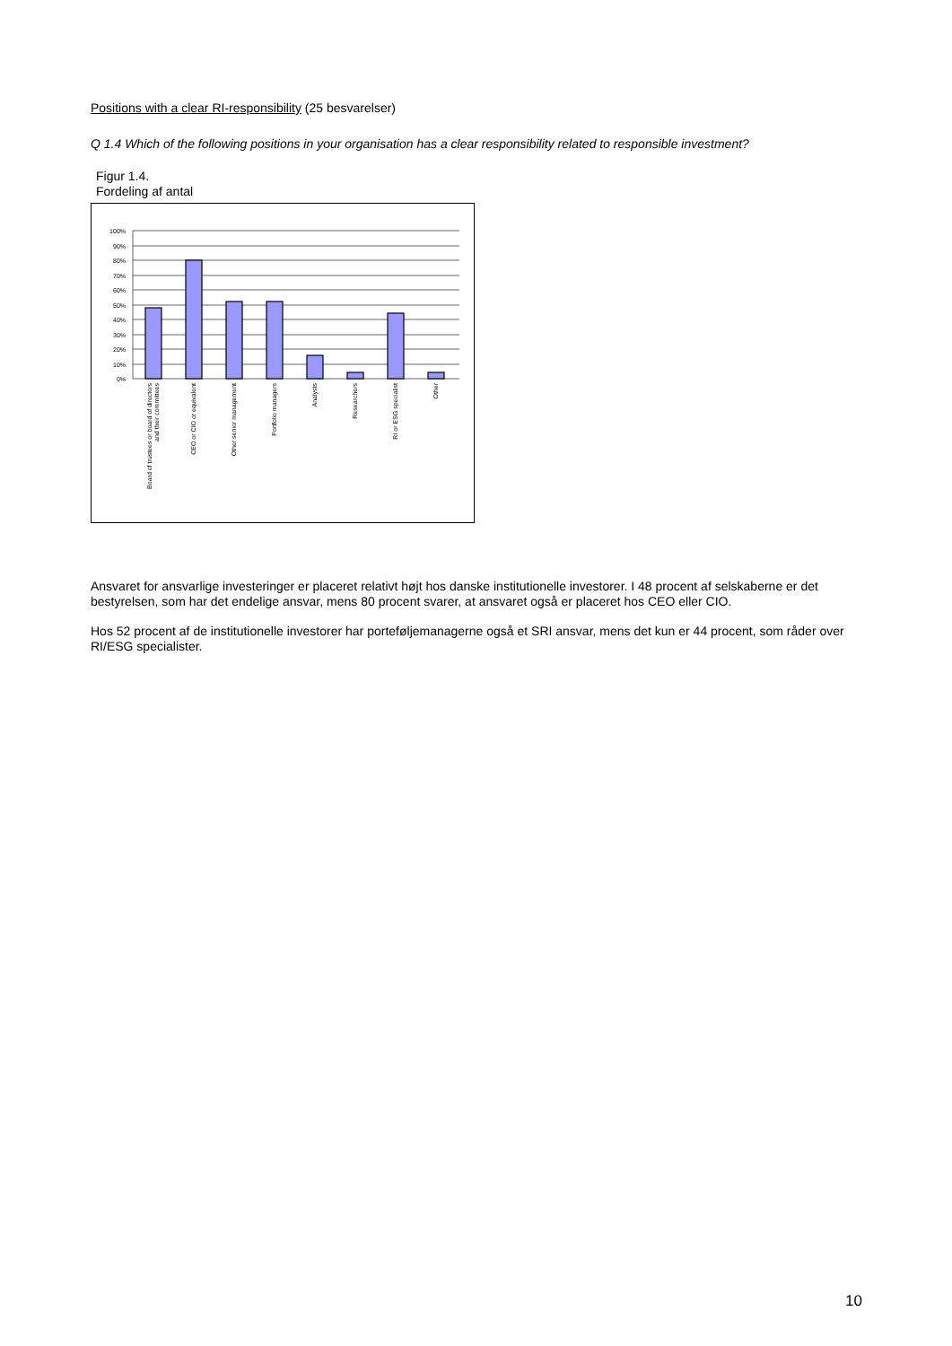Positions with a clear RI-responsibility (25 besvarelser)
Q 1.4 Which of the following positions in your organisation has a clear responsibility related to responsible investment?
Figur 1.4.
Fordeling af antal
100%
90%
80%
70%
60%
50%
40%
30%
20%
10%
0%
Board of trustees or board of directors
and their committees
CEO or CIO or equivalent
Other senior management
Portfolio managers
Analysts
Researchers
RI or ESG specialist
Other
Ansvaret for ansvarlige investeringer er placeret relativt højt hos danske institutionelle investorer. I 48 procent af selskaberne er det bestyrelsen, som har det endelige ansvar, mens 80 procent svarer, at ansvaret også er placeret hos CEO eller CIO.
Hos 52 procent af de institutionelle investorer har porteføljemanagerne også et SRI ansvar, mens det kun er 44 procent, som råder over RI/ESG specialister.
10